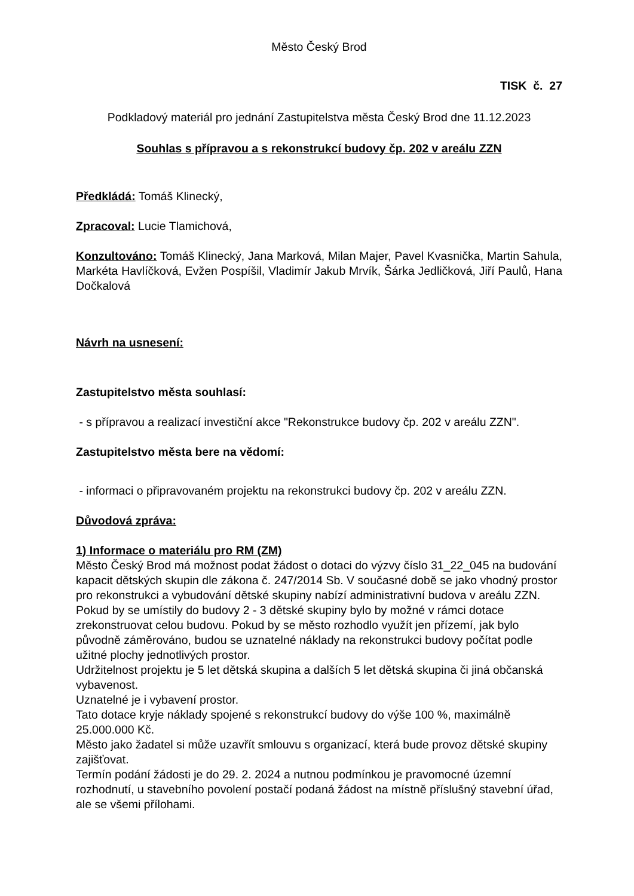Město Český Brod
TISK č. 27
Podkladový materiál pro jednání Zastupitelstva města Český Brod dne 11.12.2023
Souhlas s přípravou a s rekonstrukcí budovy čp. 202 v areálu ZZN
Předkládá: Tomáš Klinecký,
Zpracoval: Lucie Tlamichová,
Konzultováno: Tomáš Klinecký, Jana Marková, Milan Majer, Pavel Kvasnička, Martin Sahula, Markéta Havlíčková, Evžen Pospíšil, Vladimír Jakub Mrvík, Šárka Jedličková, Jiří Paulů, Hana Dočkalová
Návrh na usnesení:
Zastupitelstvo města souhlasí:
- s přípravou a realizací investiční akce "Rekonstrukce budovy čp. 202 v areálu ZZN".
Zastupitelstvo města bere na vědomí:
- informaci o připravovaném projektu na rekonstrukci budovy čp. 202 v areálu ZZN.
Důvodová zpráva:
1) Informace o materiálu pro RM (ZM)
Město Český Brod má možnost podat žádost o dotaci do výzvy číslo 31_22_045 na budování kapacit dětských skupin dle zákona č. 247/2014 Sb. V současné době se jako vhodný prostor pro rekonstrukci a vybudování dětské skupiny nabízí administrativní budova v areálu ZZN. Pokud by se umístily do budovy 2 - 3 dětské skupiny bylo by možné v rámci dotace zrekonstruovat celou budovu. Pokud by se město rozhodlo využít jen přízemí, jak bylo původně záměrováno, budou se uznatelné náklady na rekonstrukci budovy počítat podle užitné plochy jednotlivých prostor.
Udržitelnost projektu je 5 let dětská skupina a dalších 5 let dětská skupina či jiná občanská vybavenost.
Uznatelné je i vybavení prostor.
Tato dotace kryje náklady spojené s rekonstrukcí budovy do výše 100 %, maximálně 25.000.000 Kč.
Město jako žadatel si může uzavřít smlouvu s organizací, která bude provoz dětské skupiny zajišťovat.
Termín podání žádosti je do 29. 2. 2024 a nutnou podmínkou je pravomocné územní rozhodnutí, u stavebního povolení postačí podaná žádost na místně příslušný stavební úřad, ale se všemi přílohami.